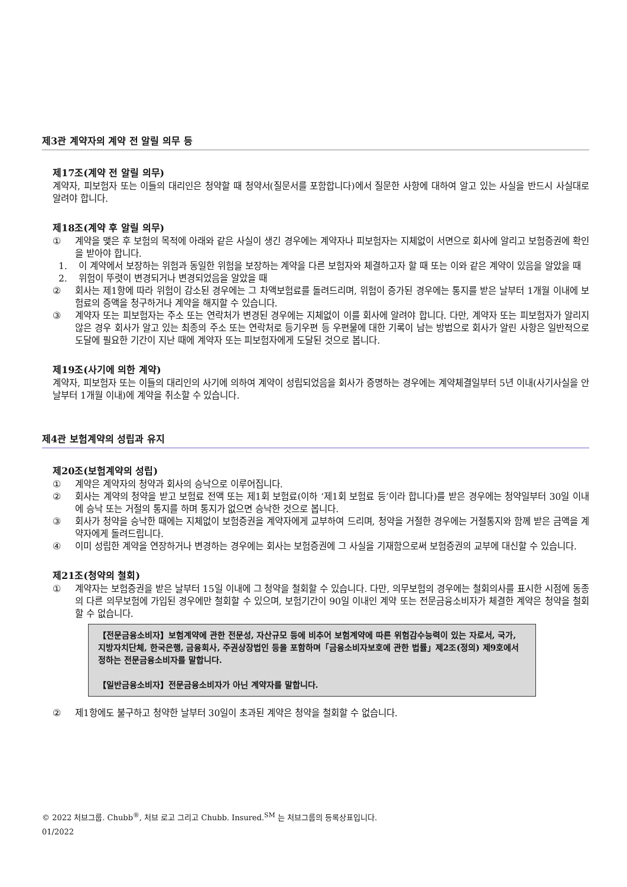제3관 계약자의 계약 전 알릴 의무 등
제17조(계약 전 알릴 의무)
계약자, 피보험자 또는 이들의 대리인은 청약할 때 청약서(질문서를 포함합니다)에서 질문한 사항에 대하여 알고 있는 사실을 반드시 사실대로 알려야 합니다.
제18조(계약 후 알릴 의무)
① 계약을 맺은 후 보험의 목적에 아래와 같은 사실이 생긴 경우에는 계약자나 피보험자는 지체없이 서면으로 회사에 알리고 보험증권에 확인을 받아야 합니다.
1. 이 계약에서 보장하는 위험과 동일한 위험을 보장하는 계약을 다른 보험자와 체결하고자 할 때 또는 이와 같은 계약이 있음을 알았을 때
2. 위험이 뚜렷이 변경되거나 변경되었음을 알았을 때
② 회사는 제1항에 따라 위험이 감소된 경우에는 그 차액보험료를 돌려드리며, 위험이 증가된 경우에는 통지를 받은 날부터 1개월 이내에 보험료의 증액을 청구하거나 계약을 해지할 수 있습니다.
③ 계약자 또는 피보험자는 주소 또는 연락처가 변경된 경우에는 지체없이 이를 회사에 알려야 합니다. 다만, 계약자 또는 피보험자가 알리지 않은 경우 회사가 알고 있는 최종의 주소 또는 연락처로 등기우편 등 우편물에 대한 기록이 남는 방법으로 회사가 알린 사항은 일반적으로 도달에 필요한 기간이 지난 때에 계약자 또는 피보험자에게 도달된 것으로 봅니다.
제19조(사기에 의한 계약)
계약자, 피보험자 또는 이들의 대리인의 사기에 의하여 계약이 성립되었음을 회사가 증명하는 경우에는 계약체결일부터 5년 이내(사기사실을 안 날부터 1개월 이내)에 계약을 취소할 수 있습니다.
제4관 보험계약의 성립과 유지
제20조(보험계약의 성립)
① 계약은 계약자의 청약과 회사의 승낙으로 이루어집니다.
② 회사는 계약의 청약을 받고 보험료 전액 또는 제1회 보험료(이하 ‘제1회 보험료 등’이라 합니다)를 받은 경우에는 청약일부터 30일 이내에 승낙 또는 거절의 통지를 하며 통지가 없으면 승낙한 것으로 봅니다.
③ 회사가 청약을 승낙한 때에는 지체없이 보험증권을 계약자에게 교부하여 드리며, 청약을 거절한 경우에는 거절통지와 함께 받은 금액을 계약자에게 돌려드립니다.
④ 이미 성립한 계약을 연장하거나 변경하는 경우에는 회사는 보험증권에 그 사실을 기재함으로써 보험증권의 교부에 대신할 수 있습니다.
제21조(청약의 철회)
① 계약자는 보험증권을 받은 날부터 15일 이내에 그 청약을 철회할 수 있습니다. 다만, 의무보험의 경우에는 철회의사를 표시한 시점에 동종의 다른 의무보험에 가입된 경우에만 철회할 수 있으며, 보험기간이 90일 이내인 계약 또는 전문금융소비자가 체결한 계약은 청약을 철회할 수 없습니다.
【전문금융소비자】보험계약에 관한 전문성, 자산규모 등에 비추어 보험계약에 따른 위험감수능력이 있는 자로서, 국가, 지방자치단체, 한국은행, 금융회사, 주권상장법인 등을 포함하며「금융소비자보호에 관한 법률」제2조(정의) 제9호에서 정하는 전문금융소비자를 말합니다.
【일반금융소비자】전문금융소비자가 아닌 계약자를 말합니다.
② 제1항에도 불구하고 청약한 날부터 30일이 초과된 계약은 청약을 철회할 수 없습니다.
© 2022 처브그룹. Chubb<sup>®</sup>, 처브 로고 그리고 Chubb. Insured.<sup>SM</sup> 는 처브그룹의 등록상표입니다.
01/2022